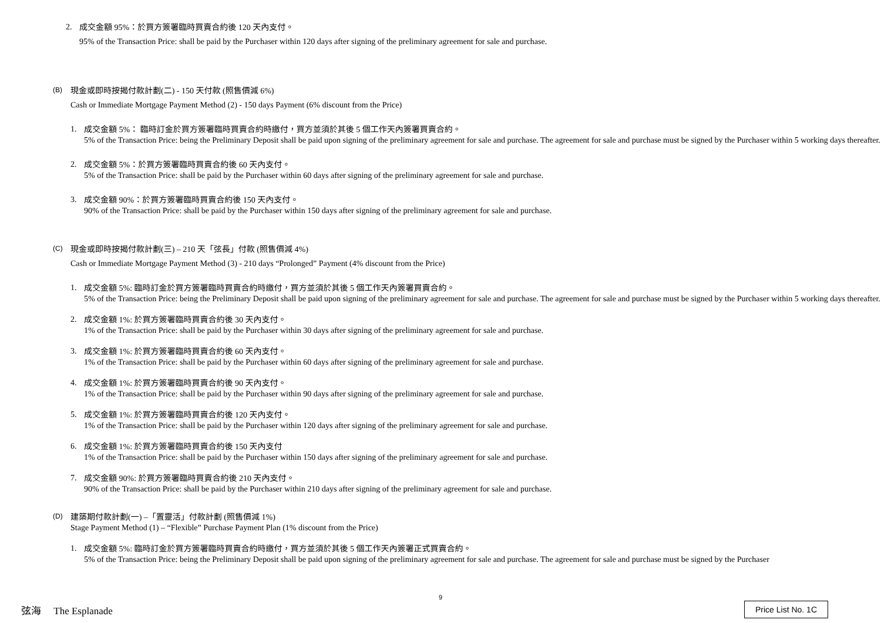2.
成交金額 95%：於買方簽署臨時買賣合約後 120 天內支付。
95% of the Transaction Price: shall be paid by the Purchaser within 120 days after signing of the preliminary agreement for sale and purchase.
(B)
現金或即時按揭付款計劃(二) - 150 天付款 (照售價減 6%)
Cash or Immediate Mortgage Payment Method (2) - 150 days Payment (6% discount from the Price)
1.
成交金額 5%： 臨時訂金於買方簽署臨時買賣合約時繳付，買方並須於其後 5 個工作天內簽署買賣合約。
5% of the Transaction Price: being the Preliminary Deposit shall be paid upon signing of the preliminary agreement for sale and purchase. The agreement for sale and purchase must be signed by the Purchaser within 5 working days thereafter.
2.
成交金額 5%：於買方簽署臨時買賣合約後 60 天內支付。
5% of the Transaction Price: shall be paid by the Purchaser within 60 days after signing of the preliminary agreement for sale and purchase.
3.
成交金額 90%：於買方簽署臨時買賣合約後 150 天內支付。
90% of the Transaction Price: shall be paid by the Purchaser within 150 days after signing of the preliminary agreement for sale and purchase.
(C)
現金或即時按揭付款計劃(三) – 210 天「弦長」付款 (照售價減 4%)
Cash or Immediate Mortgage Payment Method (3) - 210 days “Prolonged” Payment (4% discount from the Price)
1.
成交金額 5%: 臨時訂金於買方簽署臨時買賣合約時繳付，買方並須於其後 5 個工作天內簽署買賣合約。
5% of the Transaction Price: being the Preliminary Deposit shall be paid upon signing of the preliminary agreement for sale and purchase. The agreement for sale and purchase must be signed by the Purchaser within 5 working days thereafter.
2.
成交金額 1%: 於買方簽署臨時買賣合約後 30 天內支付。
1% of the Transaction Price: shall be paid by the Purchaser within 30 days after signing of the preliminary agreement for sale and purchase.
3.
成交金額 1%: 於買方簽署臨時買賣合約後 60 天內支付。
1% of the Transaction Price: shall be paid by the Purchaser within 60 days after signing of the preliminary agreement for sale and purchase.
4.
成交金額 1%: 於買方簽署臨時買賣合約後 90 天內支付。
1% of the Transaction Price: shall be paid by the Purchaser within 90 days after signing of the preliminary agreement for sale and purchase.
5.
成交金額 1%: 於買方簽署臨時買賣合約後 120 天內支付。
1% of the Transaction Price: shall be paid by the Purchaser within 120 days after signing of the preliminary agreement for sale and purchase.
6.
成交金額 1%: 於買方簽署臨時買賣合約後 150 天內支付
1% of the Transaction Price: shall be paid by the Purchaser within 150 days after signing of the preliminary agreement for sale and purchase.
7.
成交金額 90%: 於買方簽署臨時買賣合約後 210 天內支付。
90% of the Transaction Price: shall be paid by the Purchaser within 210 days after signing of the preliminary agreement for sale and purchase.
(D)
建築期付款計劃(一) –「置靈活」付款計劃 (照售價減 1%)
Stage Payment Method (1) – “Flexible” Purchase Payment Plan (1% discount from the Price)
1.
成交金額 5%: 臨時訂金於買方簽署臨時買賣合約時繳付，買方並須於其後 5 個工作天內簽署正式買賣合約。
5% of the Transaction Price: being the Preliminary Deposit shall be paid upon signing of the preliminary agreement for sale and purchase. The agreement for sale and purchase must be signed by the Purchaser
9
弦海 The Esplanade
Price List No. 1C